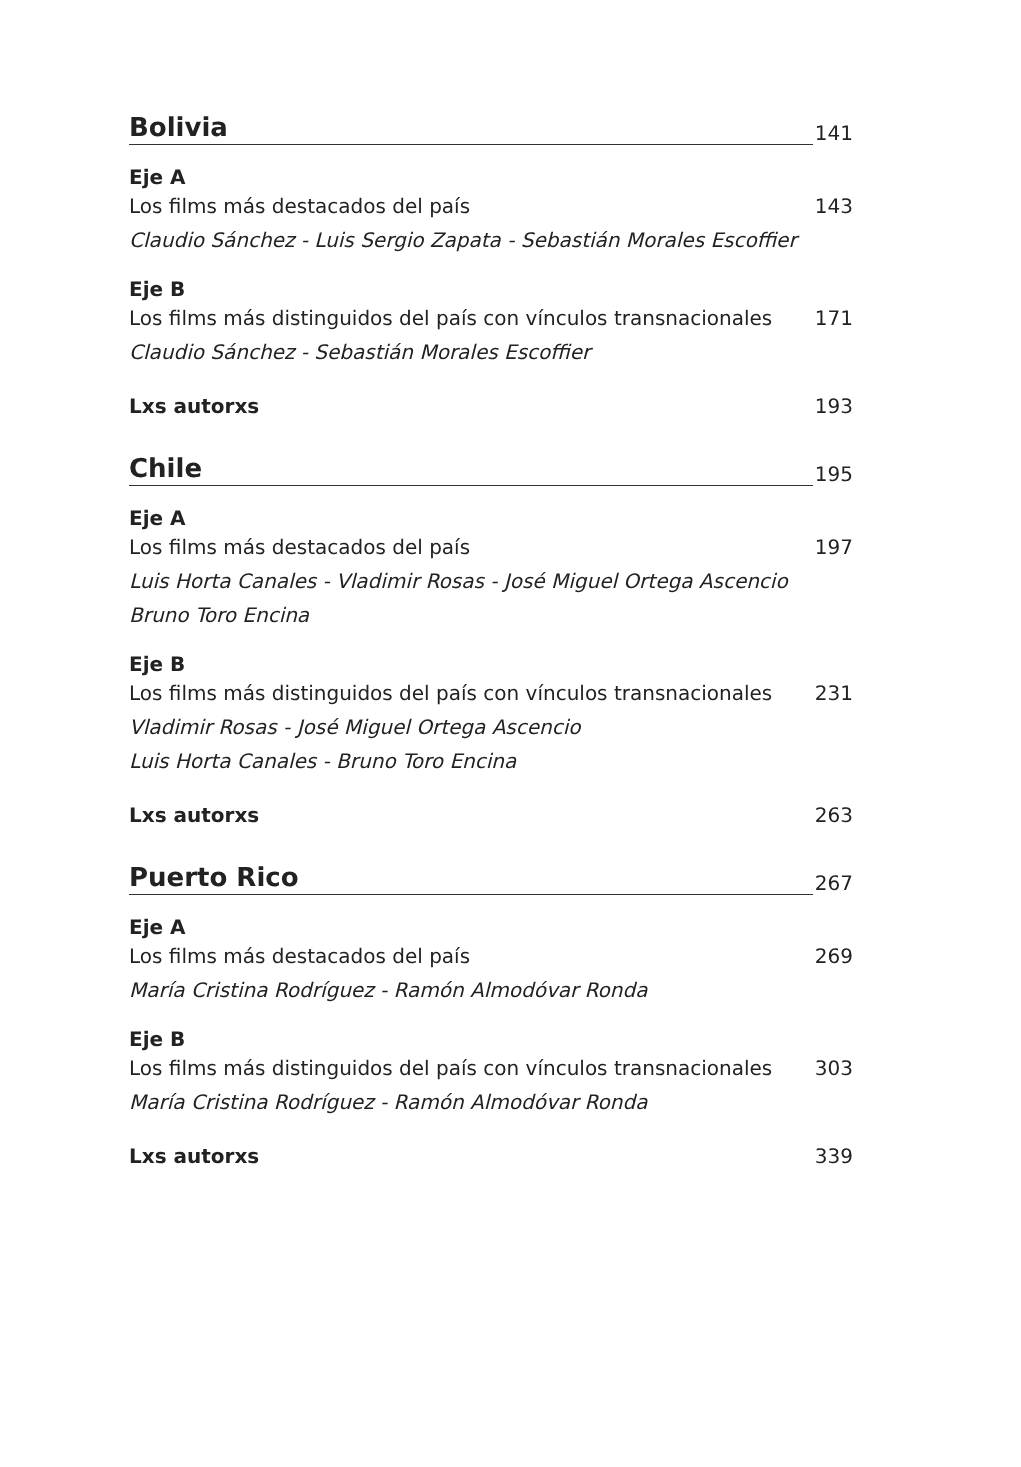Bolivia
141
Eje A
Los films más destacados del país 143
Claudio Sánchez - Luis Sergio Zapata - Sebastián Morales Escoffier
Eje B
Los films más distinguidos del país con vínculos transnacionales 171
Claudio Sánchez - Sebastián Morales Escoffier
Lxs autorxs 193
Chile
195
Eje A
Los films más destacados del país 197
Luis Horta Canales - Vladimir Rosas - José Miguel Ortega Ascencio
Bruno Toro Encina
Eje B
Los films más distinguidos del país con vínculos transnacionales 231
Vladimir Rosas - José Miguel Ortega Ascencio
Luis Horta Canales - Bruno Toro Encina
Lxs autorxs 263
Puerto Rico
267
Eje A
Los films más destacados del país 269
María Cristina Rodríguez - Ramón Almodóvar Ronda
Eje B
Los films más distinguidos del país con vínculos transnacionales 303
María Cristina Rodríguez - Ramón Almodóvar Ronda
Lxs autorxs 339